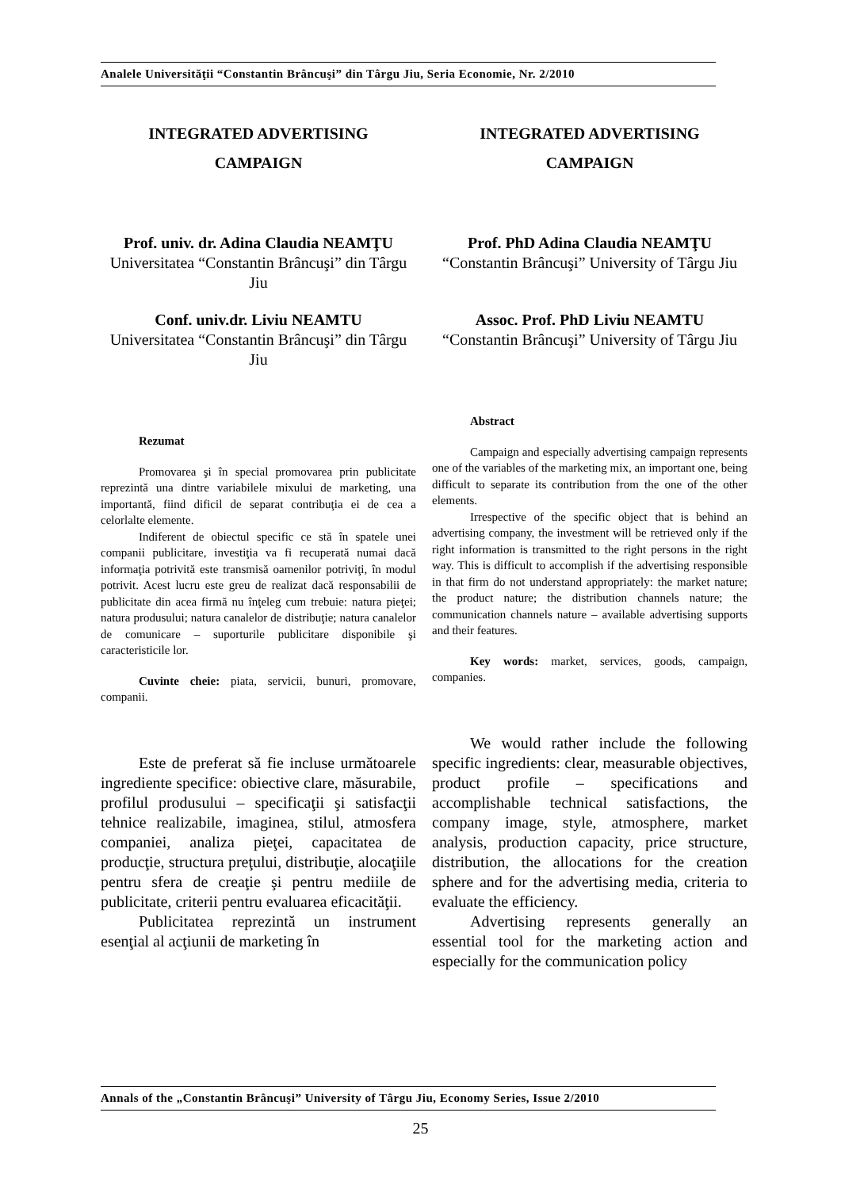Analele Universităţii “Constantin Brâncuşi” din Târgu Jiu, Seria Economie, Nr. 2/2010
INTEGRATED ADVERTISING
CAMPAIGN
Prof. univ. dr. Adina Claudia NEAMŢU
Universitatea “Constantin Brâncuşi” din Târgu Jiu
Conf. univ.dr. Liviu NEAMTU
Universitatea “Constantin Brâncuşi” din Târgu Jiu
Rezumat
Promovarea şi în special promovarea prin publicitate reprezintă una dintre variabilele mixului de marketing, una importantă, fiind dificil de separat contribuţia ei de cea a celorlalte elemente.
Indiferent de obiectul specific ce stă în spatele unei companii publicitare, investiţia va fi recuperată numai dacă informaţia potrivită este transmisă oamenilor potriviţi, în modul potrivit. Acest lucru este greu de realizat dacă responsabilii de publicitate din acea firmă nu înţeleg cum trebuie: natura pieţei; natura produsului; natura canalelor de distribuţie; natura canalelor de comunicare – suporturile publicitare disponibile şi caracteristicile lor.
Cuvinte cheie: piata, servicii, bunuri, promovare, companii.
Este de preferat să fie incluse următoarele ingrediente specifice: obiective clare, măsurabile, profilul produsului – specificaţii şi satisfacţii tehnice realizabile, imaginea, stilul, atmosfera companiei, analiza pieţei, capacitatea de producţie, structura preţului, distribuţie, alocaţiile pentru sfera de creaţie şi pentru mediile de publicitate, criterii pentru evaluarea eficacităţii.
Publicitatea reprezintă un instrument esenţial al acţiunii de marketing în
INTEGRATED ADVERTISING
CAMPAIGN
Prof. PhD Adina Claudia NEAMŢU
“Constantin Brâncuşi” University of Târgu Jiu
Assoc. Prof. PhD Liviu NEAMTU
“Constantin Brâncuşi” University of Târgu Jiu
Abstract
Campaign and especially advertising campaign represents one of the variables of the marketing mix, an important one, being difficult to separate its contribution from the one of the other elements.
Irrespective of the specific object that is behind an advertising company, the investment will be retrieved only if the right information is transmitted to the right persons in the right way. This is difficult to accomplish if the advertising responsible in that firm do not understand appropriately: the market nature; the product nature; the distribution channels nature; the communication channels nature – available advertising supports and their features.
Key words: market, services, goods, campaign, companies.
We would rather include the following specific ingredients: clear, measurable objectives, product profile – specifications and accomplishable technical satisfactions, the company image, style, atmosphere, market analysis, production capacity, price structure, distribution, the allocations for the creation sphere and for the advertising media, criteria to evaluate the efficiency.
Advertising represents generally an essential tool for the marketing action and especially for the communication policy
Annals of the „Constantin Brâncuşi” University of Târgu Jiu, Economy Series, Issue 2/2010
25